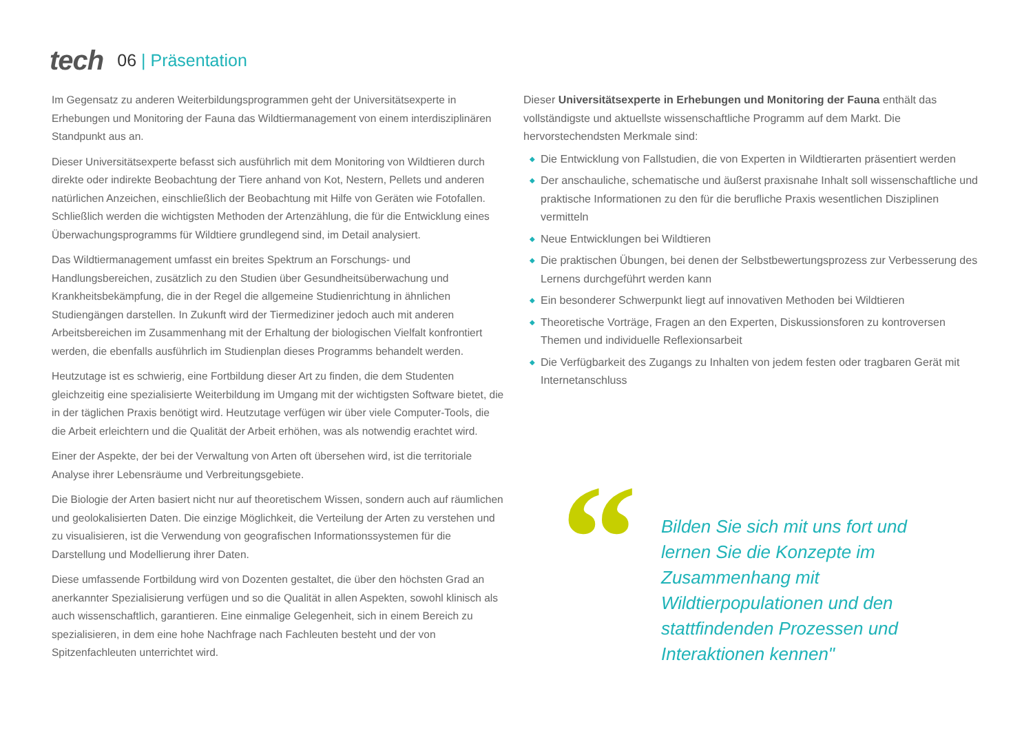tech
06 | Präsentation
Im Gegensatz zu anderen Weiterbildungsprogrammen geht der Universitätsexperte in Erhebungen und Monitoring der Fauna das Wildtiermanagement von einem interdisziplinären Standpunkt aus an.
Dieser Universitätsexperte befasst sich ausführlich mit dem Monitoring von Wildtieren durch direkte oder indirekte Beobachtung der Tiere anhand von Kot, Nestern, Pellets und anderen natürlichen Anzeichen, einschließlich der Beobachtung mit Hilfe von Geräten wie Fotofallen. Schließlich werden die wichtigsten Methoden der Artenzählung, die für die Entwicklung eines Überwachungsprogramms für Wildtiere grundlegend sind, im Detail analysiert.
Das Wildtiermanagement umfasst ein breites Spektrum an Forschungs- und Handlungsbereichen, zusätzlich zu den Studien über Gesundheitsüberwachung und Krankheitsbekämpfung, die in der Regel die allgemeine Studienrichtung in ähnlichen Studiengängen darstellen. In Zukunft wird der Tiermediziner jedoch auch mit anderen Arbeitsbereichen im Zusammenhang mit der Erhaltung der biologischen Vielfalt konfrontiert werden, die ebenfalls ausführlich im Studienplan dieses Programms behandelt werden.
Heutzutage ist es schwierig, eine Fortbildung dieser Art zu finden, die dem Studenten gleichzeitig eine spezialisierte Weiterbildung im Umgang mit der wichtigsten Software bietet, die in der täglichen Praxis benötigt wird. Heutzutage verfügen wir über viele Computer-Tools, die die Arbeit erleichtern und die Qualität der Arbeit erhöhen, was als notwendig erachtet wird.
Einer der Aspekte, der bei der Verwaltung von Arten oft übersehen wird, ist die territoriale Analyse ihrer Lebensräume und Verbreitungsgebiete.
Die Biologie der Arten basiert nicht nur auf theoretischem Wissen, sondern auch auf räumlichen und geolokalisierten Daten. Die einzige Möglichkeit, die Verteilung der Arten zu verstehen und zu visualisieren, ist die Verwendung von geografischen Informationssystemen für die Darstellung und Modellierung ihrer Daten.
Diese umfassende Fortbildung wird von Dozenten gestaltet, die über den höchsten Grad an anerkannter Spezialisierung verfügen und so die Qualität in allen Aspekten, sowohl klinisch als auch wissenschaftlich, garantieren. Eine einmalige Gelegenheit, sich in einem Bereich zu spezialisieren, in dem eine hohe Nachfrage nach Fachleuten besteht und der von Spitzenfachleuten unterrichtet wird.
Dieser Universitätsexperte in Erhebungen und Monitoring der Fauna enthält das vollständigste und aktuellste wissenschaftliche Programm auf dem Markt. Die hervorstechendsten Merkmale sind:
◆ Die Entwicklung von Fallstudien, die von Experten in Wildtierarten präsentiert werden
◆ Der anschauliche, schematische und äußerst praxisnahe Inhalt soll wissenschaftliche und praktische Informationen zu den für die berufliche Praxis wesentlichen Disziplinen vermitteln
◆ Neue Entwicklungen bei Wildtieren
◆ Die praktischen Übungen, bei denen der Selbstbewertungsprozess zur Verbesserung des Lernens durchgeführt werden kann
◆ Ein besonderer Schwerpunkt liegt auf innovativen Methoden bei Wildtieren
◆ Theoretische Vorträge, Fragen an den Experten, Diskussionsforen zu kontroversen Themen und individuelle Reflexionsarbeit
◆ Die Verfügbarkeit des Zugangs zu Inhalten von jedem festen oder tragbaren Gerät mit Internetanschluss
“
Bilden Sie sich mit uns fort und lernen Sie die Konzepte im Zusammenhang mit Wildtierpopulationen und den stattfindenden Prozessen und Interaktionen kennen"